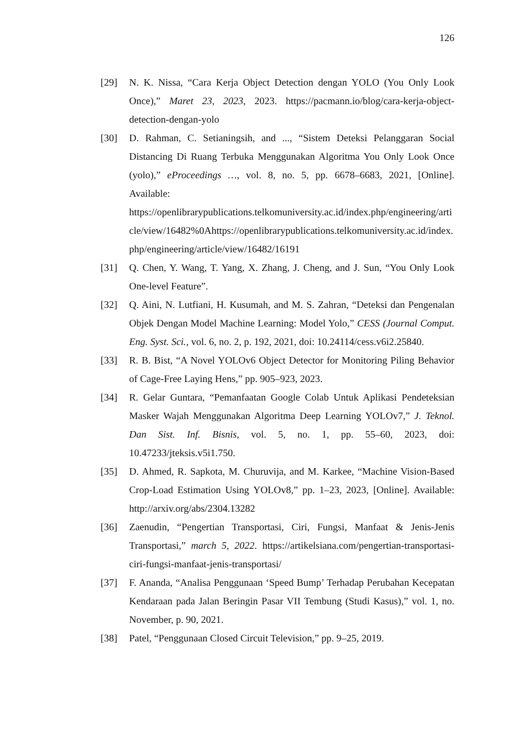126
[29] N. K. Nissa, “Cara Kerja Object Detection dengan YOLO (You Only Look Once),” Maret 23, 2023, 2023. https://pacmann.io/blog/cara-kerja-object-detection-dengan-yolo
[30] D. Rahman, C. Setianingsih, and ..., “Sistem Deteksi Pelanggaran Social Distancing Di Ruang Terbuka Menggunakan Algoritma You Only Look Once (yolo),” eProceedings …, vol. 8, no. 5, pp. 6678–6683, 2021, [Online]. Available: https://openlibrarypublications.telkomuniversity.ac.id/index.php/engineering/article/view/16482%0Ahttps://openlibrarypublications.telkomuniversity.ac.id/index.php/engineering/article/view/16482/16191
[31] Q. Chen, Y. Wang, T. Yang, X. Zhang, J. Cheng, and J. Sun, “You Only Look One-level Feature”.
[32] Q. Aini, N. Lutfiani, H. Kusumah, and M. S. Zahran, “Deteksi dan Pengenalan Objek Dengan Model Machine Learning: Model Yolo,” CESS (Journal Comput. Eng. Syst. Sci., vol. 6, no. 2, p. 192, 2021, doi: 10.24114/cess.v6i2.25840.
[33] R. B. Bist, “A Novel YOLOv6 Object Detector for Monitoring Piling Behavior of Cage-Free Laying Hens,” pp. 905–923, 2023.
[34] R. Gelar Guntara, “Pemanfaatan Google Colab Untuk Aplikasi Pendeteksian Masker Wajah Menggunakan Algoritma Deep Learning YOLOv7,” J. Teknol. Dan Sist. Inf. Bisnis, vol. 5, no. 1, pp. 55–60, 2023, doi: 10.47233/jteksis.v5i1.750.
[35] D. Ahmed, R. Sapkota, M. Churuvija, and M. Karkee, “Machine Vision-Based Crop-Load Estimation Using YOLOv8,” pp. 1–23, 2023, [Online]. Available: http://arxiv.org/abs/2304.13282
[36] Zaenudin, “Pengertian Transportasi, Ciri, Fungsi, Manfaat & Jenis-Jenis Transportasi,” march 5, 2022. https://artikelsiana.com/pengertian-transportasi-ciri-fungsi-manfaat-jenis-transportasi/
[37] F. Ananda, “Analisa Penggunaan ‘Speed Bump’ Terhadap Perubahan Kecepatan Kendaraan pada Jalan Beringin Pasar VII Tembung (Studi Kasus),” vol. 1, no. November, p. 90, 2021.
[38] Patel, “Penggunaan Closed Circuit Television,” pp. 9–25, 2019.